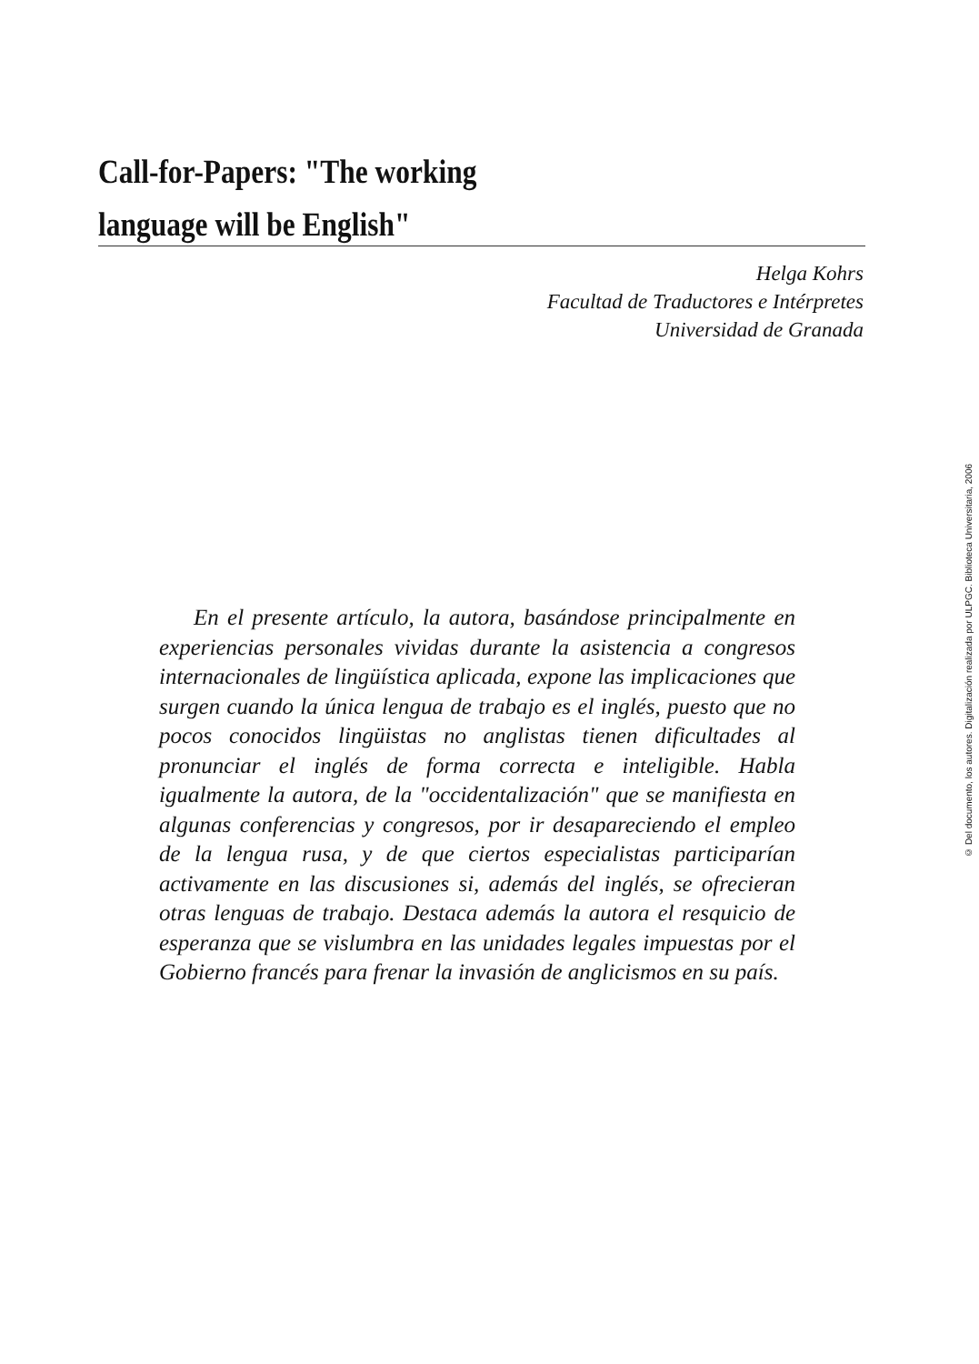Call-for-Papers: "The working
language will be English"
Helga Kohrs
Facultad de Traductores e Intérpretes
Universidad de Granada
En el presente artículo, la autora, basándose principalmente en experiencias personales vividas durante la asistencia a congresos internacionales de lingüística aplicada, expone las implicaciones que surgen cuando la única lengua de trabajo es el inglés, puesto que no pocos conocidos lingüistas no anglistas tienen dificultades al pronunciar el inglés de forma correcta e inteligible. Habla igualmente la autora, de la "occidentalización" que se manifiesta en algunas conferencias y congresos, por ir desapareciendo el empleo de la lengua rusa, y de que ciertos especialistas participarían activamente en las discusiones si, además del inglés, se ofrecieran otras lenguas de trabajo. Destaca además la autora el resquicio de esperanza que se vislumbra en las unidades legales impuestas por el Gobierno francés para frenar la invasión de anglicismos en su país.
© Del documento, los autores. Digitalización realizada por ULPGC. Biblioteca Universitaria, 2006